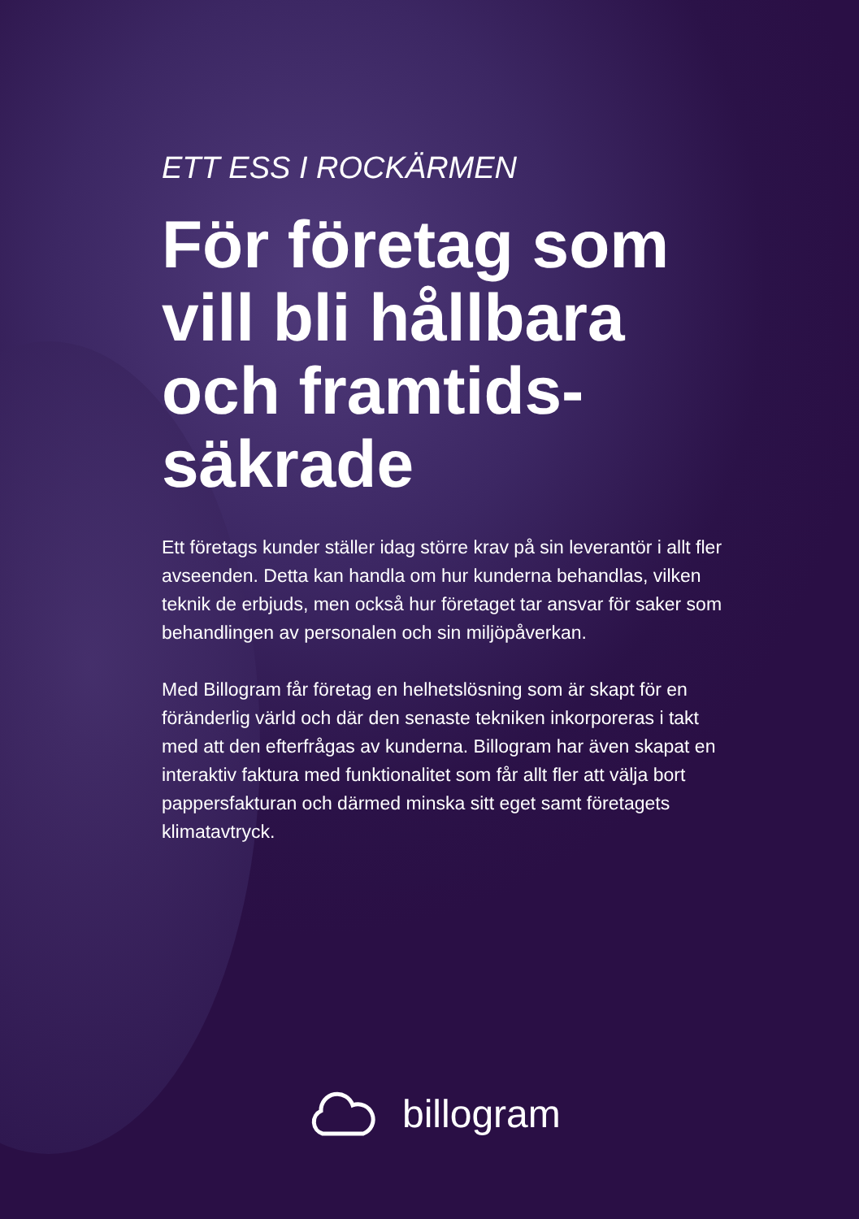ETT ESS I ROCKÄRMEN
För företag som vill bli hållbara och framtids-säkrade
Ett företags kunder ställer idag större krav på sin leverantör i allt fler avseenden. Detta kan handla om hur kunderna behandlas, vilken teknik de erbjuds, men också hur företaget tar ansvar för saker som behandlingen av personalen och sin miljöpåverkan.
Med Billogram får företag en helhetslösning som är skapt för en föränderlig värld och där den senaste tekniken inkorporeras i takt med att den efterfrågas av kunderna. Billogram har även skapat en interaktiv faktura med funktionalitet som får allt fler att välja bort pappersfakturan och därmed minska sitt eget samt företagets klimatavtryck.
billogram